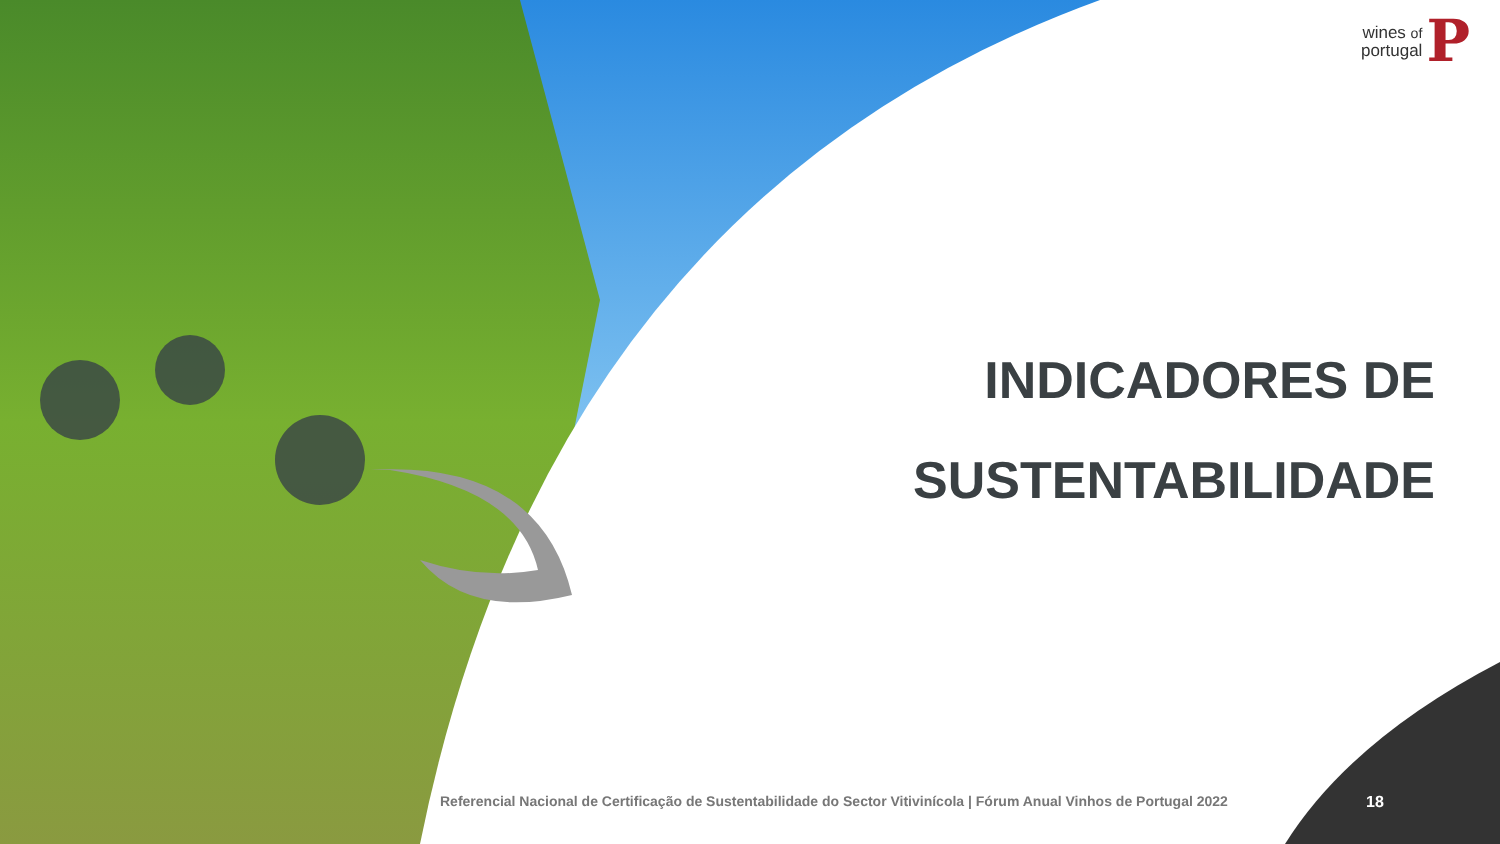wines of
portugal
P
INDICADORES DE
SUSTENTABILIDADE
Referencial Nacional de Certificação de Sustentabilidade do Sector Vitivinícola | Fórum Anual Vinhos de Portugal 2022
18